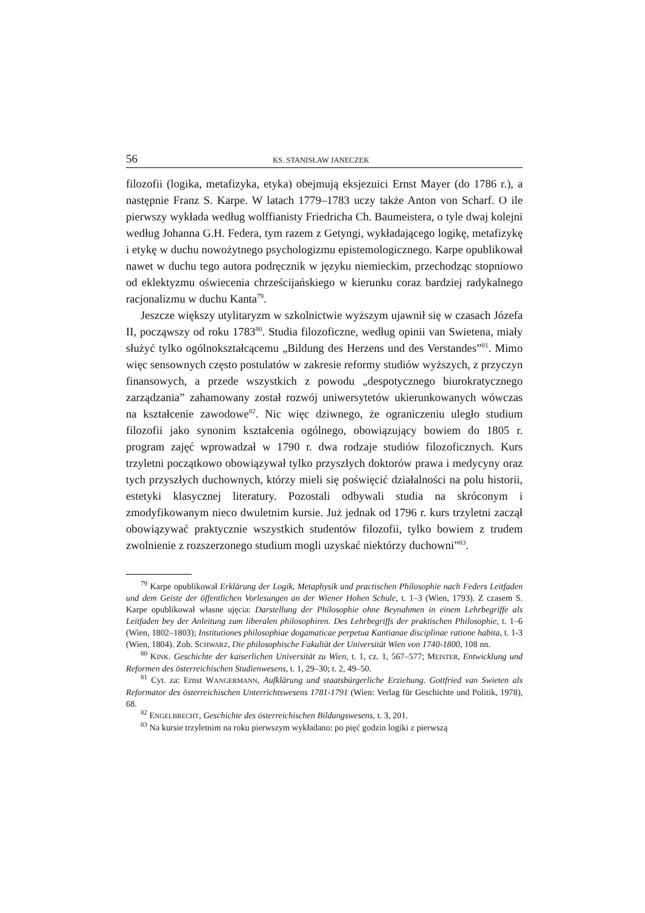56 KS. STANISŁAW JANECZEK
filozofii (logika, metafizyka, etyka) obejmują eksjezuici Ernst Mayer (do 1786 r.), a następnie Franz S. Karpe. W latach 1779–1783 uczy także Anton von Scharf. O ile pierwszy wykłada według wolffianisty Friedricha Ch. Baumeistera, o tyle dwaj kolejni według Johanna G.H. Federa, tym razem z Getyngi, wykładającego logikę, metafizykę i etykę w duchu nowożytnego psychologizmu epistemologicznego. Karpe opublikował nawet w duchu tego autora podręcznik w języku niemieckim, przechodząc stopniowo od eklektyzmu oświecenia chrześcijańskiego w kierunku coraz bardziej radykalnego racjonalizmu w duchu Kanta<sup>79</sup>.
Jeszcze większy utylitaryzm w szkolnictwie wyższym ujawnił się w czasach Józefa II, począwszy od roku 1783<sup>80</sup>. Studia filozoficzne, według opinii van Swietena, miały służyć tylko ogólnokształcącemu „Bildung des Herzens und des Verstandes”<sup>81</sup>. Mimo więc sensownych często postulatów w zakresie reformy studiów wyższych, z przyczyn finansowych, a przede wszystkich z powodu „despotycznego biurokratycznego zarządzania” zahamowany został rozwój uniwersytetów ukierunkowanych wówczas na kształcenie zawodowe<sup>82</sup>. Nic więc dziwnego, że ograniczeniu uległo studium filozofii jako synonim kształcenia ogólnego, obowiązujący bowiem do 1805 r. program zajęć wprowadzał w 1790 r. dwa rodzaje studiów filozoficznych. Kurs trzyletni początkowo obowiązywał tylko przyszłych doktorów prawa i medycyny oraz tych przyszłych duchownych, którzy mieli się poświęcić działalności na polu historii, estetyki klasycznej literatury. Pozostali odbywali studia na skróconym i zmodyfikowanym nieco dwuletnim kursie. Już jednak od 1796 r. kurs trzyletni zaczął obowiązywać praktycznie wszystkich studentów filozofii, tylko bowiem z trudem zwolnienie z rozszerzonego studium mogli uzyskać niektórzy duchowni”<sup>83</sup>.
<sup>79</sup> Karpe opublikował Erklärung der Logik, Metaphysik und practischen Philosophie nach Feders Leitfaden und dem Geiste der öffentlichen Vorlesungen an der Wiener Hohen Schule, t. 1–3 (Wien, 1793). Z czasem S. Karpe opublikował własne ujęcia: Darstellung der Philosophie ohne Beynahmen in einem Lehrbegriffe als Leitfaden bey der Anleitung zum liberalen philosophiren. Des Lehrbegriffs der praktischen Philosophie, t. 1–6 (Wien, 1802–1803); Institutiones philosophiae dogamaticae perpetua Kantianae disciplinae ratione habita, t. 1-3 (Wien, 1804). Zob. SCHWARZ, Die philosophische Fakultät der Universität Wien von 1740-1800, 108 nn.
<sup>80</sup> KINK. Geschichte der kaiserlichen Universität zu Wien, t. 1, cz. 1, 567–577; MEISTER, Entwicklung und Reformen des österreichischen Studienwesens, t. 1, 29–30; t. 2, 49–50.
<sup>81</sup> Cyt. za: Ernst WANGERMANN, Aufklärung und staatsbürgerliche Erziehung. Gottfried van Swieten als Reformator des österreichischen Unterrichtswesens 1781-1791 (Wien: Verlag für Geschichte und Politik, 1978), 68.
<sup>82</sup> ENGELBRECHT, Geschichte des österreichischen Bildungswesens, t. 3, 201.
<sup>83</sup> Na kursie trzyletnim na roku pierwszym wykładano: po pięć godzin logiki z pierwszą